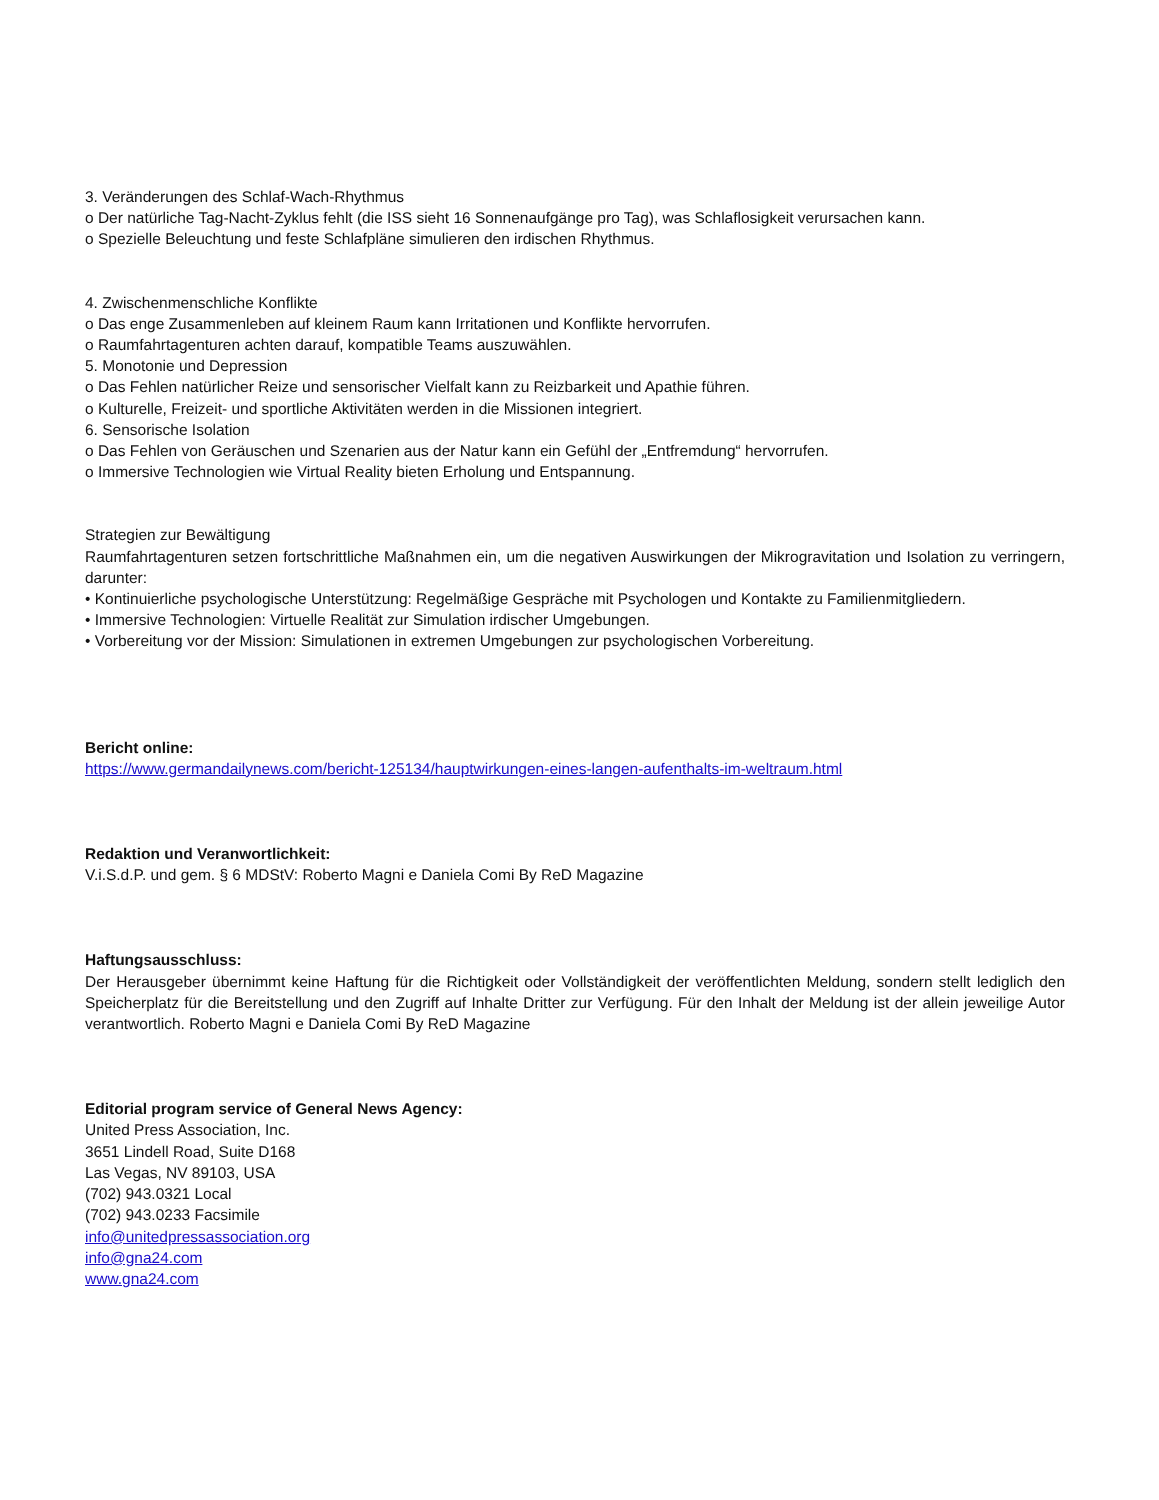3. Veränderungen des Schlaf-Wach-Rhythmus
o Der natürliche Tag-Nacht-Zyklus fehlt (die ISS sieht 16 Sonnenaufgänge pro Tag), was Schlaflosigkeit verursachen kann.
o Spezielle Beleuchtung und feste Schlafpläne simulieren den irdischen Rhythmus.
4. Zwischenmenschliche Konflikte
o Das enge Zusammenleben auf kleinem Raum kann Irritationen und Konflikte hervorrufen.
o Raumfahrtagenturen achten darauf, kompatible Teams auszuwählen.
5. Monotonie und Depression
o Das Fehlen natürlicher Reize und sensorischer Vielfalt kann zu Reizbarkeit und Apathie führen.
o Kulturelle, Freizeit- und sportliche Aktivitäten werden in die Missionen integriert.
6. Sensorische Isolation
o Das Fehlen von Geräuschen und Szenarien aus der Natur kann ein Gefühl der „Entfremdung“ hervorrufen.
o Immersive Technologien wie Virtual Reality bieten Erholung und Entspannung.
Strategien zur Bewältigung
Raumfahrtagenturen setzen fortschrittliche Maßnahmen ein, um die negativen Auswirkungen der Mikrogravitation und Isolation zu verringern, darunter:
• Kontinuierliche psychologische Unterstützung: Regelmäßige Gespräche mit Psychologen und Kontakte zu Familienmitgliedern.
• Immersive Technologien: Virtuelle Realität zur Simulation irdischer Umgebungen.
• Vorbereitung vor der Mission: Simulationen in extremen Umgebungen zur psychologischen Vorbereitung.
Bericht online:
https://www.germandailynews.com/bericht-125134/hauptwirkungen-eines-langen-aufenthalts-im-weltraum.html
Redaktion und Veranwortlichkeit:
V.i.S.d.P. und gem. § 6 MDStV: Roberto Magni e Daniela Comi By ReD Magazine
Haftungsausschluss:
Der Herausgeber übernimmt keine Haftung für die Richtigkeit oder Vollständigkeit der veröffentlichten Meldung, sondern stellt lediglich den Speicherplatz für die Bereitstellung und den Zugriff auf Inhalte Dritter zur Verfügung. Für den Inhalt der Meldung ist der allein jeweilige Autor verantwortlich. Roberto Magni e Daniela Comi By ReD Magazine
Editorial program service of General News Agency:
United Press Association, Inc.
3651 Lindell Road, Suite D168
Las Vegas, NV 89103, USA
(702) 943.0321 Local
(702) 943.0233 Facsimile
info@unitedpressassociation.org
info@gna24.com
www.gna24.com